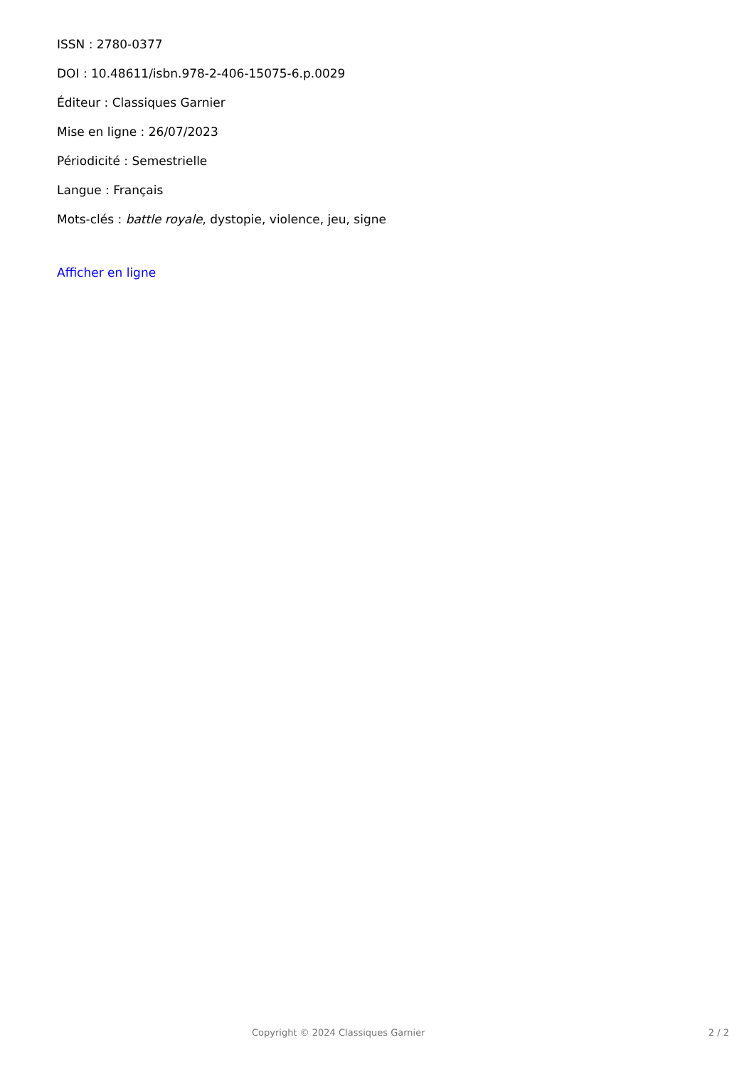ISSN : 2780-0377
DOI : 10.48611/isbn.978-2-406-15075-6.p.0029
Éditeur : Classiques Garnier
Mise en ligne : 26/07/2023
Périodicité : Semestrielle
Langue : Français
Mots-clés : battle royale, dystopie, violence, jeu, signe
Afficher en ligne
Copyright © 2024 Classiques Garnier 2 / 2